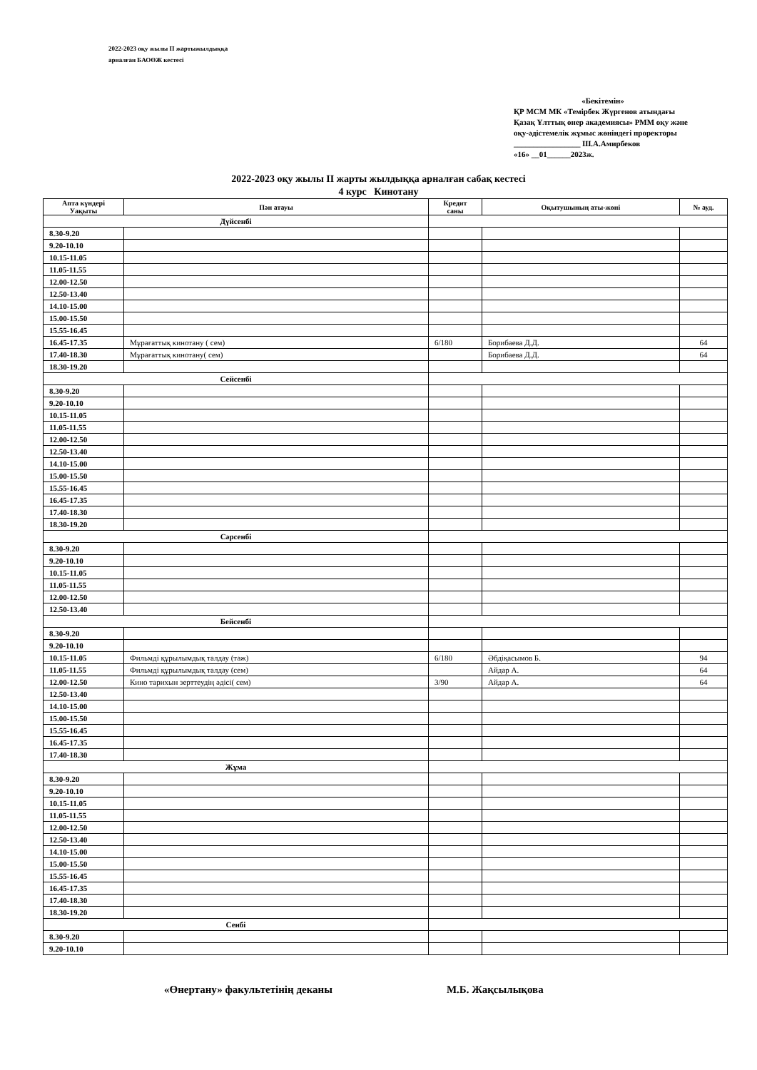2022-2023 оқу жылы II жартыжылдыққа
арналған БАОӨЖ кестесі
«Бекітемін»
ҚР МСМ МК «Темірбек Жүргенов атындағы Қазақ Ұлттық өнер академиясы» РММ оқу және оқу-әдістемелік жұмыс жөніндегі проректоры
_________________ Ш.А.Амирбеков
«16» __01______2023ж.
2022-2023 оқу жылы II жарты жылдыққа арналған сабақ кестесі
4 курс Кинотану
| Апта күндері Уақыты | Пән атауы | Кредит саны | Оқытушының аты-жөні | № ауд. |
| --- | --- | --- | --- | --- |
| Дүйсенбі | | | | |
| 8.30-9.20 | | | | |
| 9.20-10.10 | | | | |
| 10.15-11.05 | | | | |
| 11.05-11.55 | | | | |
| 12.00-12.50 | | | | |
| 12.50-13.40 | | | | |
| 14.10-15.00 | | | | |
| 15.00-15.50 | | | | |
| 15.55-16.45 | | | | |
| 16.45-17.35 | Мұрағаттық кинотану ( сем) | 6/180 | Борибаева Д.Д. | 64 |
| 17.40-18.30 | Мұрағаттық кинотану( сем) | | Борибаева Д.Д. | 64 |
| 18.30-19.20 | | | | |
| Сейсенбі | | | | |
| 8.30-9.20 | | | | |
| 9.20-10.10 | | | | |
| 10.15-11.05 | | | | |
| 11.05-11.55 | | | | |
| 12.00-12.50 | | | | |
| 12.50-13.40 | | | | |
| 14.10-15.00 | | | | |
| 15.00-15.50 | | | | |
| 15.55-16.45 | | | | |
| 16.45-17.35 | | | | |
| 17.40-18.30 | | | | |
| 18.30-19.20 | | | | |
| Сәрсенбі | | | | |
| 8.30-9.20 | | | | |
| 9.20-10.10 | | | | |
| 10.15-11.05 | | | | |
| 11.05-11.55 | | | | |
| 12.00-12.50 | | | | |
| 12.50-13.40 | | | | |
| Бейсенбі | | | | |
| 8.30-9.20 | | | | |
| 9.20-10.10 | | | | |
| 10.15-11.05 | Фильмді құрылымдық талдау (тәж) | 6/180 | Әбдіқасымов Б. | 94 |
| 11.05-11.55 | Фильмді құрылымдық талдау (сем) | | Айдар А. | 64 |
| 12.00-12.50 | Кино тарихын зерттеудің әдісі( сем) | 3/90 | Айдар А. | 64 |
| 12.50-13.40 | | | | |
| 14.10-15.00 | | | | |
| 15.00-15.50 | | | | |
| 15.55-16.45 | | | | |
| 16.45-17.35 | | | | |
| 17.40-18.30 | | | | |
| Жұма | | | | |
| 8.30-9.20 | | | | |
| 9.20-10.10 | | | | |
| 10.15-11.05 | | | | |
| 11.05-11.55 | | | | |
| 12.00-12.50 | | | | |
| 12.50-13.40 | | | | |
| 14.10-15.00 | | | | |
| 15.00-15.50 | | | | |
| 15.55-16.45 | | | | |
| 16.45-17.35 | | | | |
| 17.40-18.30 | | | | |
| 18.30-19.20 | | | | |
| Сенбі | | | | |
| 8.30-9.20 | | | | |
| 9.20-10.10 | | | | |
«Өнертану» факультетінің деканы М.Б. Жақсылықова